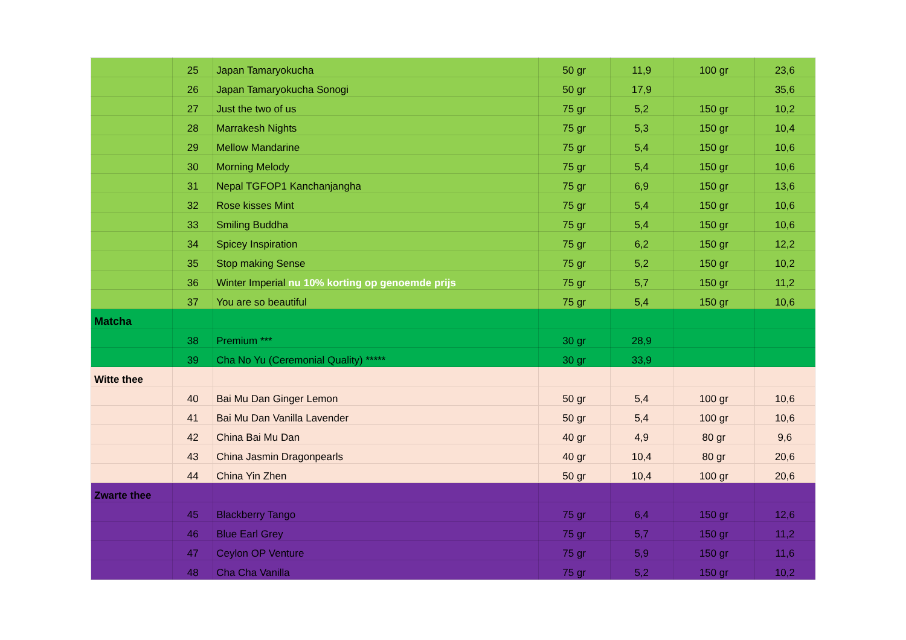| | 25 | Japan Tamaryokucha | 50 gr | 11,9 | 100 gr | 23,6 |
| | 26 | Japan Tamaryokucha Sonogi | 50 gr | 17,9 | | 35,6 |
| | 27 | Just the two of us | 75 gr | 5,2 | 150 gr | 10,2 |
| | 28 | Marrakesh Nights | 75 gr | 5,3 | 150 gr | 10,4 |
| | 29 | Mellow Mandarine | 75 gr | 5,4 | 150 gr | 10,6 |
| | 30 | Morning Melody | 75 gr | 5,4 | 150 gr | 10,6 |
| | 31 | Nepal TGFOP1 Kanchanjangha | 75 gr | 6,9 | 150 gr | 13,6 |
| | 32 | Rose kisses Mint | 75 gr | 5,4 | 150 gr | 10,6 |
| | 33 | Smiling Buddha | 75 gr | 5,4 | 150 gr | 10,6 |
| | 34 | Spicey Inspiration | 75 gr | 6,2 | 150 gr | 12,2 |
| | 35 | Stop making Sense | 75 gr | 5,2 | 150 gr | 10,2 |
| | 36 | Winter Imperial nu 10% korting op genoemde prijs | 75 gr | 5,7 | 150 gr | 11,2 |
| | 37 | You are so beautiful | 75 gr | 5,4 | 150 gr | 10,6 |
| Matcha | | | | | | |
| | 38 | Premium *** | 30 gr | 28,9 | | |
| | 39 | Cha No Yu (Ceremonial Quality) ***** | 30 gr | 33,9 | | |
| Witte thee | | | | | | |
| | 40 | Bai Mu Dan Ginger Lemon | 50 gr | 5,4 | 100 gr | 10,6 |
| | 41 | Bai Mu Dan Vanilla Lavender | 50 gr | 5,4 | 100 gr | 10,6 |
| | 42 | China Bai Mu Dan | 40 gr | 4,9 | 80 gr | 9,6 |
| | 43 | China Jasmin Dragonpearls | 40 gr | 10,4 | 80 gr | 20,6 |
| | 44 | China Yin Zhen | 50 gr | 10,4 | 100 gr | 20,6 |
| Zwarte thee | | | | | | |
| | 45 | Blackberry Tango | 75 gr | 6,4 | 150 gr | 12,6 |
| | 46 | Blue Earl Grey | 75 gr | 5,7 | 150 gr | 11,2 |
| | 47 | Ceylon OP Venture | 75 gr | 5,9 | 150 gr | 11,6 |
| | 48 | Cha Cha Vanilla | 75 gr | 5,2 | 150 gr | 10,2 |